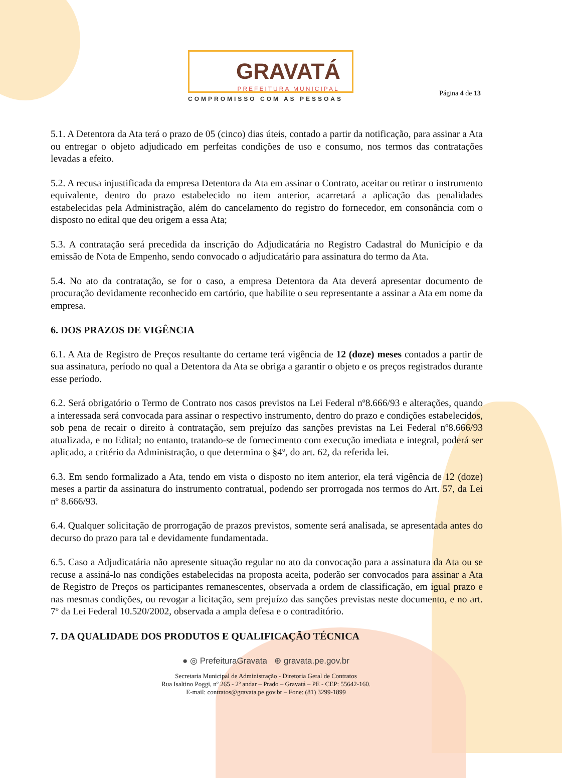GRAVATÁ
PREFEITURA MUNICIPAL
COMPROMISSO COM AS PESSOAS
Página 4 de 13
5.1. A Detentora da Ata terá o prazo de 05 (cinco) dias úteis, contado a partir da notificação, para assinar a Ata ou entregar o objeto adjudicado em perfeitas condições de uso e consumo, nos termos das contratações levadas a efeito.
5.2. A recusa injustificada da empresa Detentora da Ata em assinar o Contrato, aceitar ou retirar o instrumento equivalente, dentro do prazo estabelecido no item anterior, acarretará a aplicação das penalidades estabelecidas pela Administração, além do cancelamento do registro do fornecedor, em consonância com o disposto no edital que deu origem a essa Ata;
5.3. A contratação será precedida da inscrição do Adjudicatária no Registro Cadastral do Município e da emissão de Nota de Empenho, sendo convocado o adjudicatário para assinatura do termo da Ata.
5.4. No ato da contratação, se for o caso, a empresa Detentora da Ata deverá apresentar documento de procuração devidamente reconhecido em cartório, que habilite o seu representante a assinar a Ata em nome da empresa.
6. DOS PRAZOS DE VIGÊNCIA
6.1. A Ata de Registro de Preços resultante do certame terá vigência de 12 (doze) meses contados a partir de sua assinatura, período no qual a Detentora da Ata se obriga a garantir o objeto e os preços registrados durante esse período.
6.2. Será obrigatório o Termo de Contrato nos casos previstos na Lei Federal nº8.666/93 e alterações, quando a interessada será convocada para assinar o respectivo instrumento, dentro do prazo e condições estabelecidos, sob pena de recair o direito à contratação, sem prejuízo das sanções previstas na Lei Federal nº8.666/93 atualizada, e no Edital; no entanto, tratando-se de fornecimento com execução imediata e integral, poderá ser aplicado, a critério da Administração, o que determina o §4º, do art. 62, da referida lei.
6.3. Em sendo formalizado a Ata, tendo em vista o disposto no item anterior, ela terá vigência de 12 (doze) meses a partir da assinatura do instrumento contratual, podendo ser prorrogada nos termos do Art. 57, da Lei nº 8.666/93.
6.4. Qualquer solicitação de prorrogação de prazos previstos, somente será analisada, se apresentada antes do decurso do prazo para tal e devidamente fundamentada.
6.5. Caso a Adjudicatária não apresente situação regular no ato da convocação para a assinatura da Ata ou se recuse a assiná-lo nas condições estabelecidas na proposta aceita, poderão ser convocados para assinar a Ata de Registro de Preços os participantes remanescentes, observada a ordem de classificação, em igual prazo e nas mesmas condições, ou revogar a licitação, sem prejuízo das sanções previstas neste documento, e no art. 7º da Lei Federal 10.520/2002, observada a ampla defesa e o contraditório.
7. DA QUALIDADE DOS PRODUTOS E QUALIFICAÇÃO TÉCNICA
● ◎ PrefeituraGravata ⊕ gravata.pe.gov.br
Secretaria Municipal de Administração - Diretoria Geral de Contratos
Rua Isaltino Poggi, nº 265 - 2º andar – Prado – Gravatá – PE - CEP: 55642-160.
E-mail: contratos@gravata.pe.gov.br – Fone: (81) 3299-1899